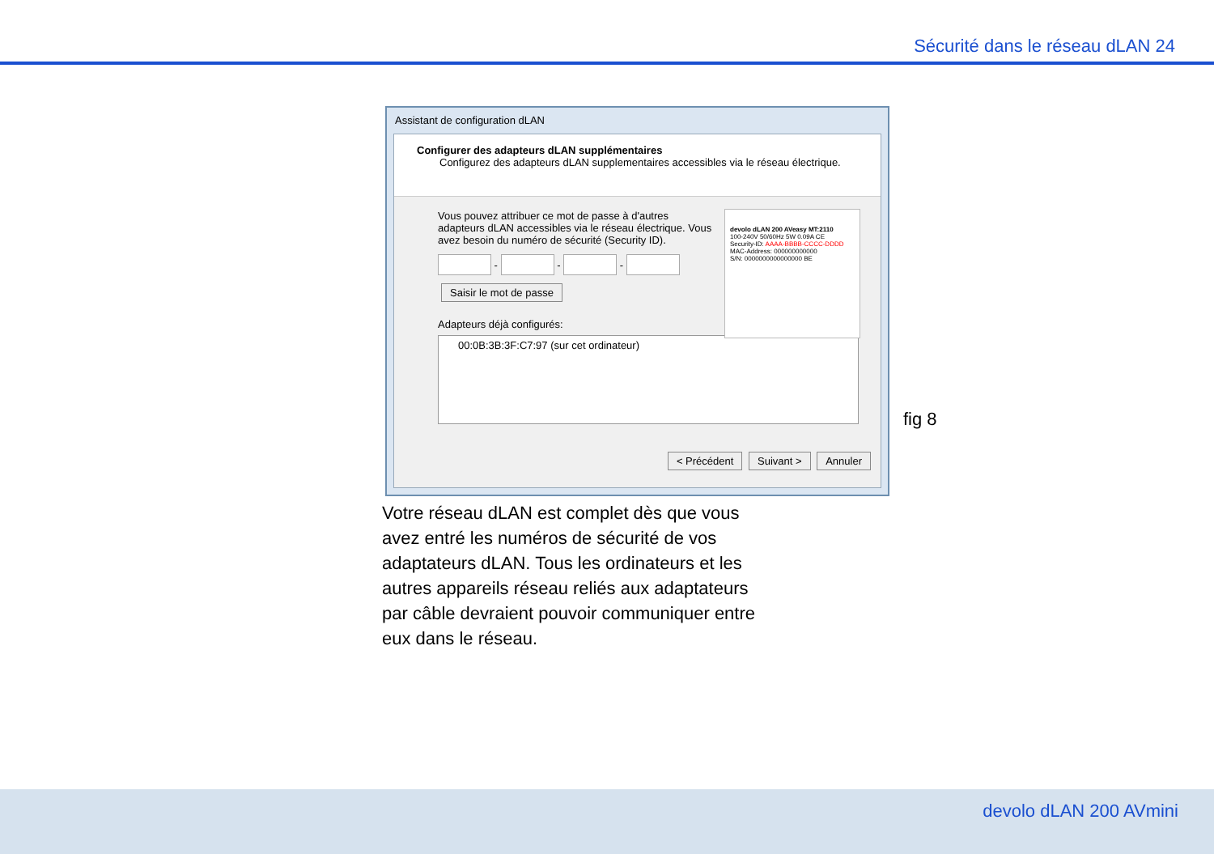Sécurité dans le réseau dLAN 24
Assistant de configuration dLAN
Configurer des adapteurs dLAN supplémentaires
Configurez des adapteurs dLAN supplementaires accessibles via le réseau électrique.
Vous pouvez attribuer ce mot de passe à d'autres adapteurs dLAN accessibles via le réseau électrique. Vous avez besoin du numéro de sécurité (Security ID).
- - -
Saisir le mot de passe
Adapteurs déjà configurés:
00:0B:3B:3F:C7:97 (sur cet ordinateur)
devolo dLAN 200 AVeasy MT:2110
100-240V 50/60Hz 5W 0.09A CE
Security-ID: AAAA-BBBB-CCCC-DDDD
MAC-Address: 000000000000
S/N: 0000000000000000 BE
< Précédent Suivant > Annuler
fig 8
Votre réseau dLAN est complet dès que vous avez entré les numéros de sécurité de vos adaptateurs dLAN. Tous les ordinateurs et les autres appareils réseau reliés aux adaptateurs par câble devraient pouvoir communiquer entre eux dans le réseau.
devolo dLAN 200 AVmini